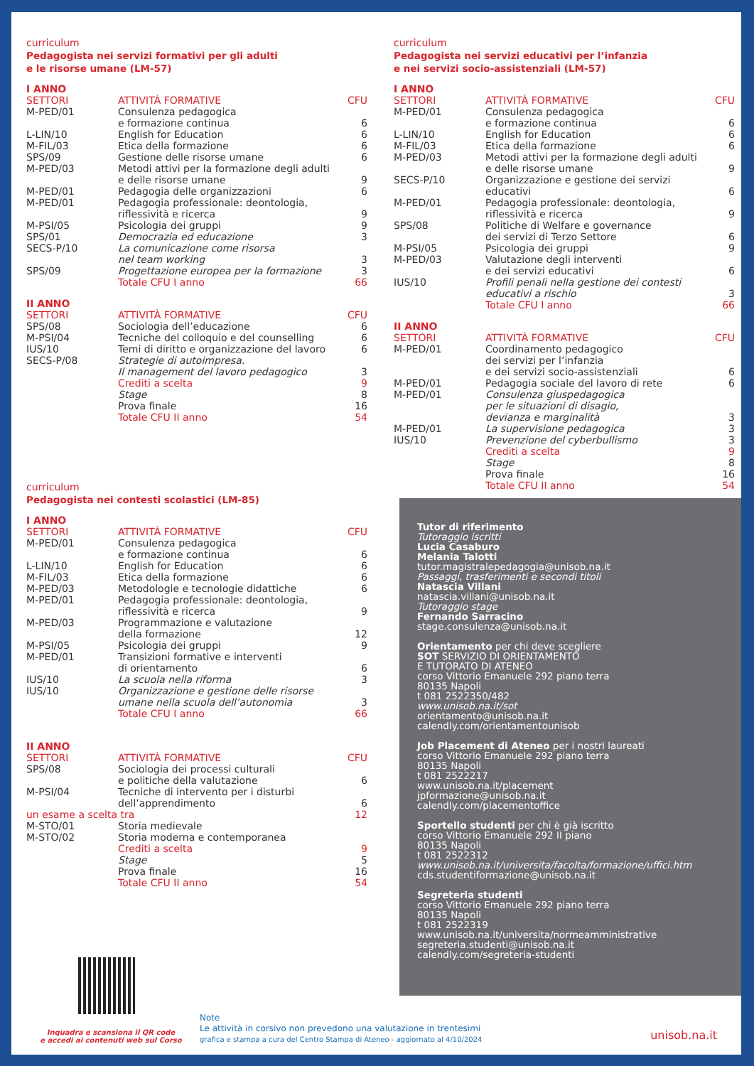curriculum
Pedagogista nei servizi formativi per gli adulti
e le risorse umane (LM-57)
I ANNO
| SETTORI | ATTIVITÀ FORMATIVE | CFU |
| --- | --- | --- |
| M-PED/01 | Consulenza pedagogica e formazione continua | 6 |
| L-LIN/10 | English for Education | 6 |
| M-FIL/03 | Etica della formazione | 6 |
| SPS/09 | Gestione delle risorse umane | 6 |
| M-PED/03 | Metodi attivi per la formazione degli adulti e delle risorse umane | 9 |
| M-PED/01 | Pedagogia delle organizzazioni | 6 |
| M-PED/01 | Pedagogia professionale: deontologia, riflessività e ricerca | 9 |
| M-PSI/05 | Psicologia dei gruppi | 9 |
| SPS/01 | Democrazia ed educazione | 3 |
| SECS-P/10 | La comunicazione come risorsa nel team working | 3 |
| SPS/09 | Progettazione europea per la formazione | 3 |
| | Totale CFU I anno | 66 |
II ANNO
| SETTORI | ATTIVITÀ FORMATIVE | CFU |
| --- | --- | --- |
| SPS/08 | Sociologia dell’educazione | 6 |
| M-PSI/04 | Tecniche del colloquio e del counselling | 6 |
| IUS/10 | Temi di diritto e organizzazione del lavoro | 6 |
| SECS-P/08 | Strategie di autoimpresa. Il management del lavoro pedagogico | 3 |
| | Crediti a scelta | 9 |
| | Stage | 8 |
| | Prova finale | 16 |
| | Totale CFU II anno | 54 |
curriculum
Pedagogista nei servizi educativi per l’infanzia
e nei servizi socio-assistenziali (LM-57)
I ANNO
| SETTORI | ATTIVITÀ FORMATIVE | CFU |
| --- | --- | --- |
| M-PED/01 | Consulenza pedagogica e formazione continua | 6 |
| L-LIN/10 | English for Education | 6 |
| M-FIL/03 | Etica della formazione | 6 |
| M-PED/03 | Metodi attivi per la formazione degli adulti e delle risorse umane | 9 |
| SECS-P/10 | Organizzazione e gestione dei servizi educativi | 6 |
| M-PED/01 | Pedagogia professionale: deontologia, riflessività e ricerca | 9 |
| SPS/08 | Politiche di Welfare e governance dei servizi di Terzo Settore | 6 |
| M-PSI/05 | Psicologia dei gruppi | 9 |
| M-PED/03 | Valutazione degli interventi e dei servizi educativi | 6 |
| IUS/10 | Profili penali nella gestione dei contesti educativi a rischio | 3 |
| | Totale CFU I anno | 66 |
II ANNO
| SETTORI | ATTIVITÀ FORMATIVE | CFU |
| --- | --- | --- |
| M-PED/01 | Coordinamento pedagogico dei servizi per l’infanzia e dei servizi socio-assistenziali | 6 |
| M-PED/01 | Pedagogia sociale del lavoro di rete | 6 |
| M-PED/01 | Consulenza giuspedagogica per le situazioni di disagio, devianza e marginalità | 3 |
| M-PED/01 | La supervisione pedagogica | 3 |
| IUS/10 | Prevenzione del cyberbullismo | 3 |
| | Crediti a scelta | 9 |
| | Stage | 8 |
| | Prova finale | 16 |
| | Totale CFU II anno | 54 |
curriculum
Pedagogista nei contesti scolastici (LM-85)
I ANNO
| SETTORI | ATTIVITÀ FORMATIVE | CFU |
| --- | --- | --- |
| M-PED/01 | Consulenza pedagogica e formazione continua | 6 |
| L-LIN/10 | English for Education | 6 |
| M-FIL/03 | Etica della formazione | 6 |
| M-PED/03 | Metodologie e tecnologie didattiche | 6 |
| M-PED/01 | Pedagogia professionale: deontologia, riflessività e ricerca | 9 |
| M-PED/03 | Programmazione e valutazione della formazione | 12 |
| M-PSI/05 | Psicologia dei gruppi | 9 |
| M-PED/01 | Transizioni formative e interventi di orientamento | 6 |
| IUS/10 | La scuola nella riforma | 3 |
| IUS/10 | Organizzazione e gestione delle risorse umane nella scuola dell’autonomia | 3 |
| | Totale CFU I anno | 66 |
II ANNO
| SETTORI | ATTIVITÀ FORMATIVE | CFU |
| --- | --- | --- |
| SPS/08 | Sociologia dei processi culturali e politiche della valutazione | 6 |
| M-PSI/04 | Tecniche di intervento per i disturbi dell’apprendimento | 6 |
| un esame a scelta tra | | 12 |
| M-STO/01 | Storia medievale | |
| M-STO/02 | Storia moderna e contemporanea | |
| | Crediti a scelta | 9 |
| | Stage | 5 |
| | Prova finale | 16 |
| | Totale CFU II anno | 54 |
Tutor di riferimento
Tutoraggio iscritti
Lucia Casaburo
Melania Talotti
tutor.magistralepedagogia@unisob.na.it
Passaggi, trasferimenti e secondi titoli
Natascia Villani
natascia.villani@unisob.na.it
Tutoraggio stage
Fernando Sarracino
stage.consulenza@unisob.na.it
Orientamento per chi deve scegliere
SOT SERVIZIO DI ORIENTAMENTO
E TUTORATO DI ATENEO
corso Vittorio Emanuele 292 piano terra
80135 Napoli
t 081 2522350/482
www.unisob.na.it/sot
orientamento@unisob.na.it
calendly.com/orientamentounisob
Job Placement di Ateneo per i nostri laureati
corso Vittorio Emanuele 292 piano terra
80135 Napoli
t 081 2522217
www.unisob.na.it/placement
jpformazione@unisob.na.it
calendly.com/placementoffice
Sportello studenti per chi è già iscritto
corso Vittorio Emanuele 292 II piano
80135 Napoli
t 081 2522312
www.unisob.na.it/universita/facolta/formazione/uffici.htm
cds.studentiformazione@unisob.na.it
Segreteria studenti
corso Vittorio Emanuele 292 piano terra
80135 Napoli
t 081 2522319
www.unisob.na.it/universita/normeamministrative
segreteria.studenti@unisob.na.it
calendly.com/segreteria-studenti
Inquadra e scansiona il QR code
e accedi ai contenuti web sul Corso
Note
Le attività in corsivo non prevedono una valutazione in trentesimi
grafica e stampa a cura del Centro Stampa di Ateneo - aggiornato al 4/10/2024
unisob.na.it